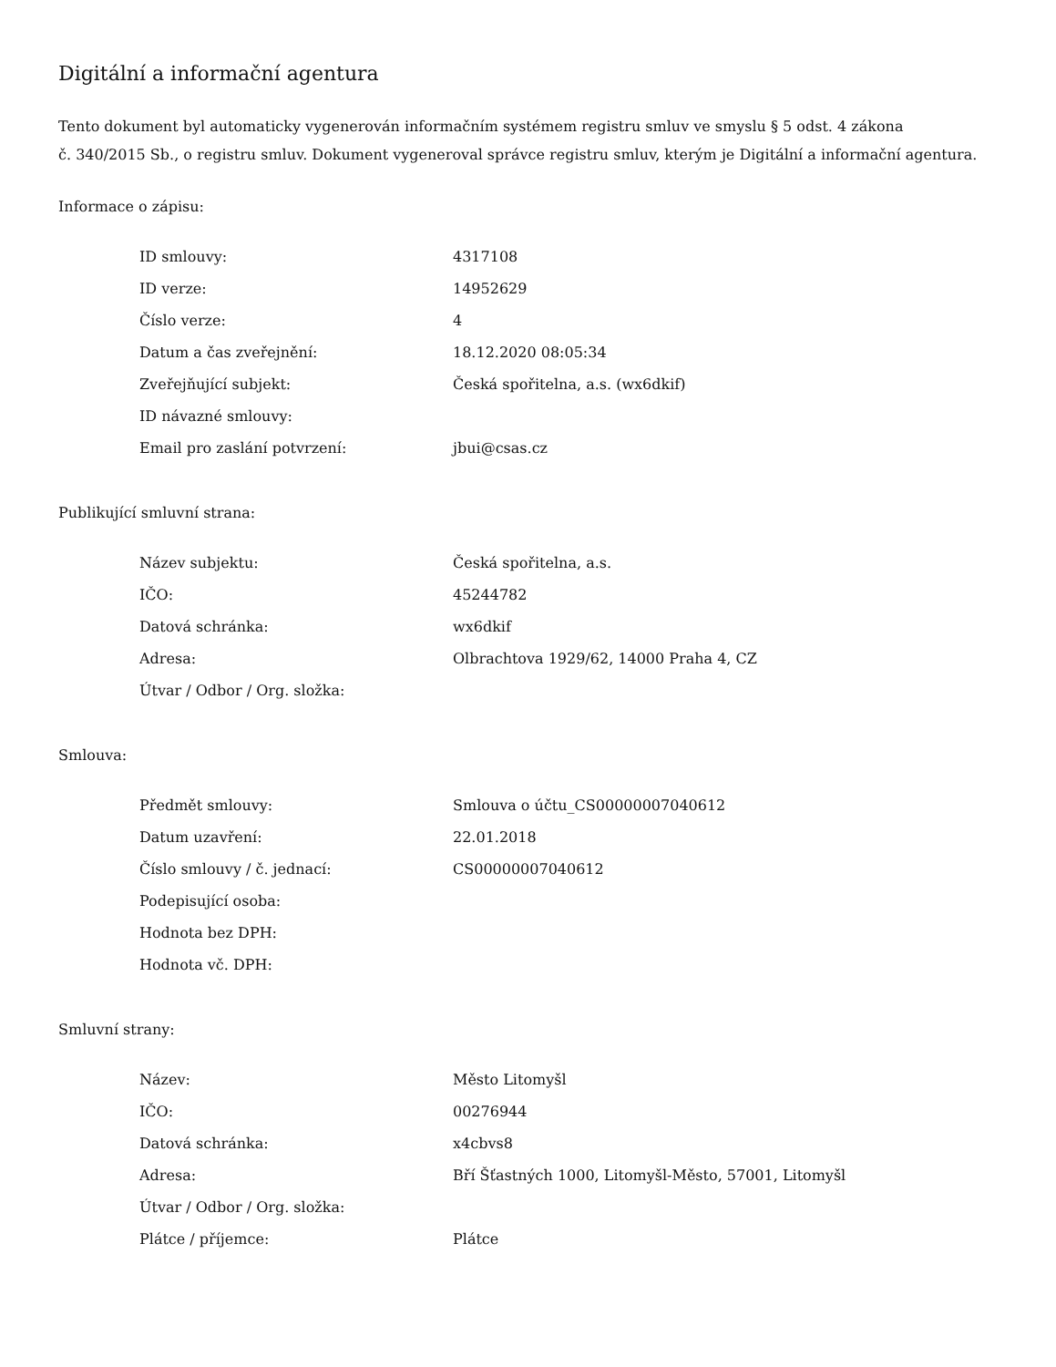Digitální a informační agentura
Tento dokument byl automaticky vygenerován informačním systémem registru smluv ve smyslu § 5 odst. 4 zákona
č. 340/2015 Sb., o registru smluv. Dokument vygeneroval správce registru smluv, kterým je Digitální a informační agentura.
Informace o zápisu:
| ID smlouvy: | 4317108 |
| ID verze: | 14952629 |
| Číslo verze: | 4 |
| Datum a čas zveřejnění: | 18.12.2020 08:05:34 |
| Zveřejňující subjekt: | Česká spořitelna, a.s. (wx6dkif) |
| ID návazné smlouvy: | |
| Email pro zaslání potvrzení: | jbui@csas.cz |
Publikující smluvní strana:
| Název subjektu: | Česká spořitelna, a.s. |
| IČO: | 45244782 |
| Datová schránka: | wx6dkif |
| Adresa: | Olbrachtova 1929/62, 14000 Praha 4, CZ |
| Útvar / Odbor / Org. složka: | |
Smlouva:
| Předmět smlouvy: | Smlouva o účtu_CS00000007040612 |
| Datum uzavření: | 22.01.2018 |
| Číslo smlouvy / č. jednací: | CS00000007040612 |
| Podepisující osoba: | |
| Hodnota bez DPH: | |
| Hodnota vč. DPH: | |
Smluvní strany:
| Název: | Město Litomyšl |
| IČO: | 00276944 |
| Datová schránka: | x4cbvs8 |
| Adresa: | Bří Šťastných 1000, Litomyšl-Město, 57001, Litomyšl |
| Útvar / Odbor / Org. složka: | |
| Plátce / příjemce: | Plátce |